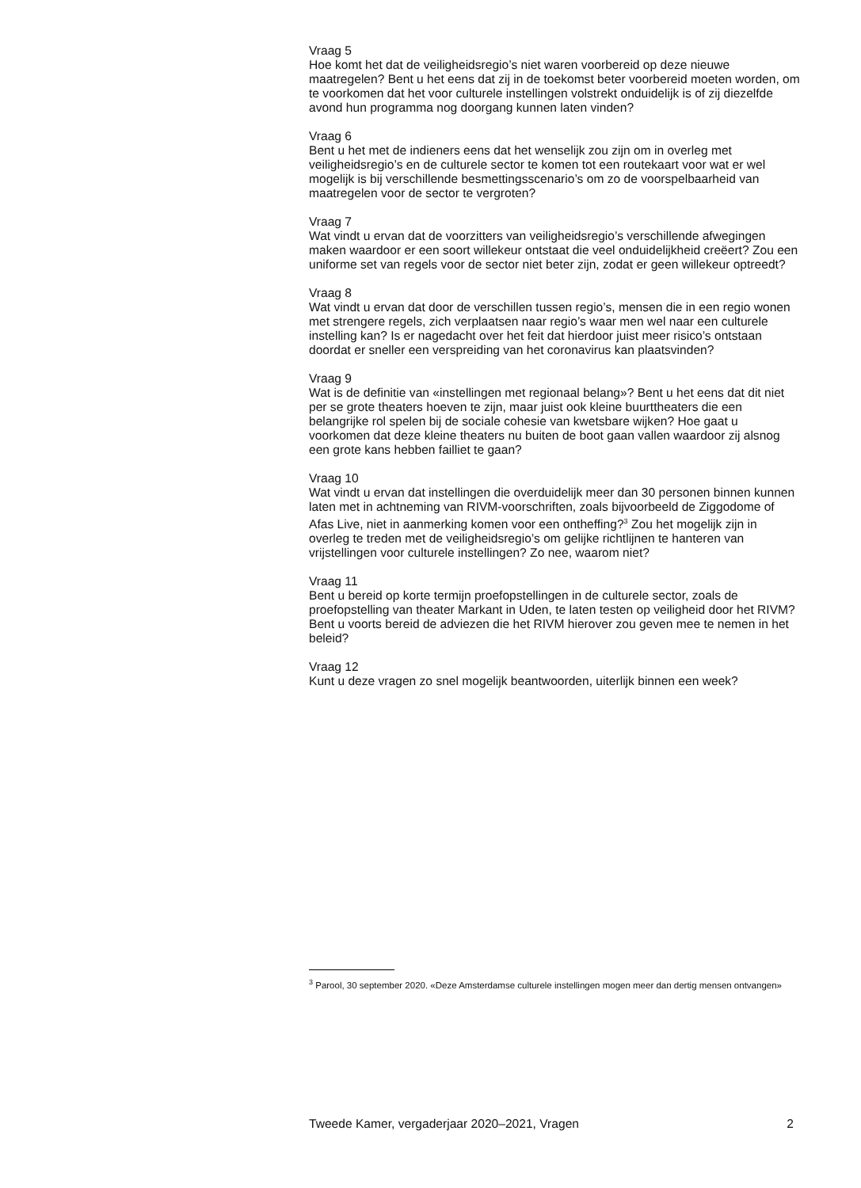Vraag 5
Hoe komt het dat de veiligheidsregio’s niet waren voorbereid op deze nieuwe maatregelen? Bent u het eens dat zij in de toekomst beter voorbereid moeten worden, om te voorkomen dat het voor culturele instellingen volstrekt onduidelijk is of zij diezelfde avond hun programma nog doorgang kunnen laten vinden?
Vraag 6
Bent u het met de indieners eens dat het wenselijk zou zijn om in overleg met veiligheidsregio’s en de culturele sector te komen tot een routekaart voor wat er wel mogelijk is bij verschillende besmettingsscenario’s om zo de voorspelbaarheid van maatregelen voor de sector te vergroten?
Vraag 7
Wat vindt u ervan dat de voorzitters van veiligheidsregio’s verschillende afwegingen maken waardoor er een soort willekeur ontstaat die veel onduidelijkheid creëert? Zou een uniforme set van regels voor de sector niet beter zijn, zodat er geen willekeur optreedt?
Vraag 8
Wat vindt u ervan dat door de verschillen tussen regio’s, mensen die in een regio wonen met strengere regels, zich verplaatsen naar regio’s waar men wel naar een culturele instelling kan? Is er nagedacht over het feit dat hierdoor juist meer risico’s ontstaan doordat er sneller een verspreiding van het coronavirus kan plaatsvinden?
Vraag 9
Wat is de definitie van «instellingen met regionaal belang»? Bent u het eens dat dit niet per se grote theaters hoeven te zijn, maar juist ook kleine buurttheaters die een belangrijke rol spelen bij de sociale cohesie van kwetsbare wijken? Hoe gaat u voorkomen dat deze kleine theaters nu buiten de boot gaan vallen waardoor zij alsnog een grote kans hebben failliet te gaan?
Vraag 10
Wat vindt u ervan dat instellingen die overduidelijk meer dan 30 personen binnen kunnen laten met in achtneming van RIVM-voorschriften, zoals bijvoorbeeld de Ziggodome of Afas Live, niet in aanmerking komen voor een ontheffing?<sup>3</sup> Zou het mogelijk zijn in overleg te treden met de veiligheidsregio’s om gelijke richtlijnen te hanteren van vrijstellingen voor culturele instellingen? Zo nee, waarom niet?
Vraag 11
Bent u bereid op korte termijn proefopstellingen in de culturele sector, zoals de proefopstelling van theater Markant in Uden, te laten testen op veiligheid door het RIVM? Bent u voorts bereid de adviezen die het RIVM hierover zou geven mee te nemen in het beleid?
Vraag 12
Kunt u deze vragen zo snel mogelijk beantwoorden, uiterlijk binnen een week?
<sup>3</sup> Parool, 30 september 2020. «Deze Amsterdamse culturele instellingen mogen meer dan dertig mensen ontvangen»
Tweede Kamer, vergaderjaar 2020–2021, Vragen 2